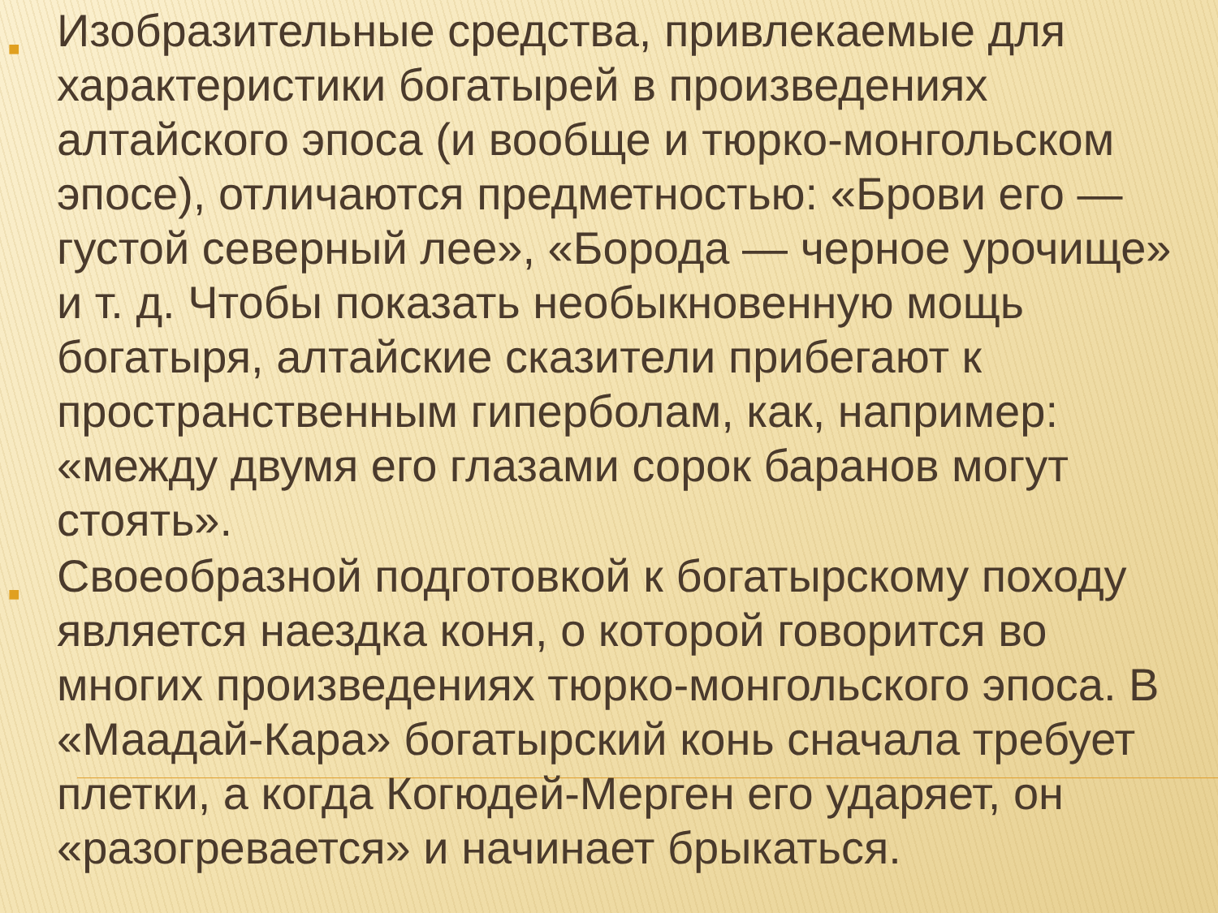■
Изобразительные средства, привлекаемые для характеристики богатырей в произведениях алтайского эпоса (и вообще и тюрко-монгольском эпосе), отличаются предметностью: «Брови его — густой северный лее», «Борода — черное урочище» и т. д. Чтобы показать необыкновенную мощь богатыря, алтайские сказители прибегают к пространственным гиперболам, как, например: «между двумя его глазами сорок баранов могут стоять».
■
Своеобразной подготовкой к богатырскому походу является наездка коня, о которой говорится во многих произведениях тюрко-монгольского эпоса. В «Маадай-Кара» богатырский конь сначала требует плетки, а когда Когюдей-Мерген его ударяет, он «разогревается» и начинает брыкаться.